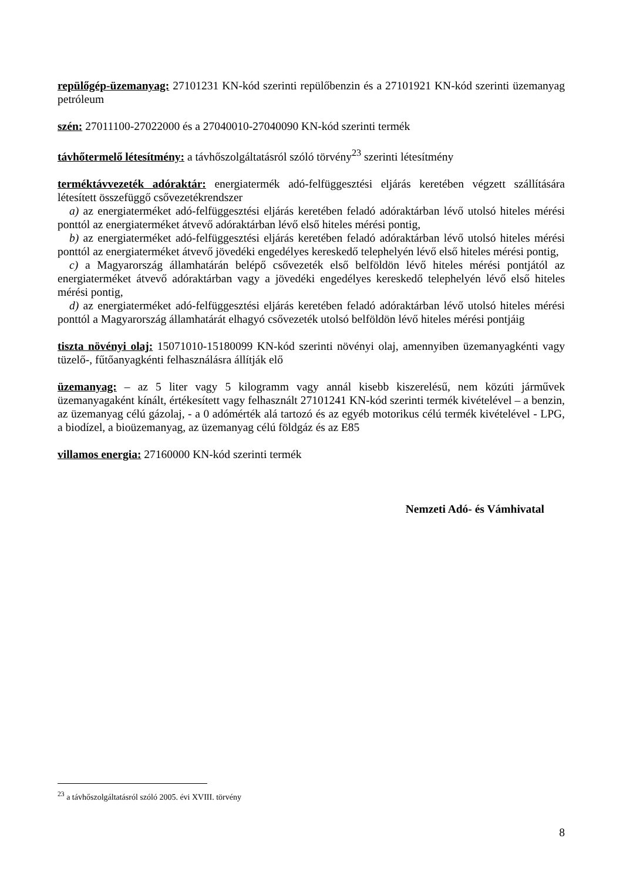repülőgép-üzemanyag: 27101231 KN-kód szerinti repülőbenzin és a 27101921 KN-kód szerinti üzemanyag petróleum
szén: 27011100-27022000 és a 27040010-27040090 KN-kód szerinti termék
távhőtermelő létesítmény: a távhőszolgáltatásról szóló törvény<sup>23</sup> szerinti létesítmény
terméktávvezeték adóraktár: energiatermék adó-felfüggesztési eljárás keretében végzett szállítására létesített összefüggő csővezetékrendszer
a) az energiaterméket adó-felfüggesztési eljárás keretében feladó adóraktárban lévő utolsó hiteles mérési ponttól az energiaterméket átvevő adóraktárban lévő első hiteles mérési pontig,
b) az energiaterméket adó-felfüggesztési eljárás keretében feladó adóraktárban lévő utolsó hiteles mérési ponttól az energiaterméket átvevő jövedéki engedélyes kereskedő telephelyén lévő első hiteles mérési pontig,
c) a Magyarország államhatárán belépő csővezeték első belföldön lévő hiteles mérési pontjától az energiaterméket átvevő adóraktárban vagy a jövedéki engedélyes kereskedő telephelyén lévő első hiteles mérési pontig,
d) az energiaterméket adó-felfüggesztési eljárás keretében feladó adóraktárban lévő utolsó hiteles mérési ponttól a Magyarország államhatárát elhagyó csővezeték utolsó belföldön lévő hiteles mérési pontjáig
tiszta növényi olaj: 15071010-15180099 KN-kód szerinti növényi olaj, amennyiben üzemanyagkénti vagy tüzelő-, fűtőanyagkénti felhasználásra állítják elő
üzemanyag: – az 5 liter vagy 5 kilogramm vagy annál kisebb kiszerelésű, nem közúti járművek üzemanyagaként kínált, értékesített vagy felhasznált 27101241 KN-kód szerinti termék kivételével – a benzin, az üzemanyag célú gázolaj, - a 0 adómérték alá tartozó és az egyéb motorikus célú termék kivételével - LPG, a biodízel, a bioüzemanyag, az üzemanyag célú földgáz és az E85
villamos energia: 27160000 KN-kód szerinti termék
Nemzeti Adó- és Vámhivatal
<sup>23</sup> a távhőszolgáltatásról szóló 2005. évi XVIII. törvény
8